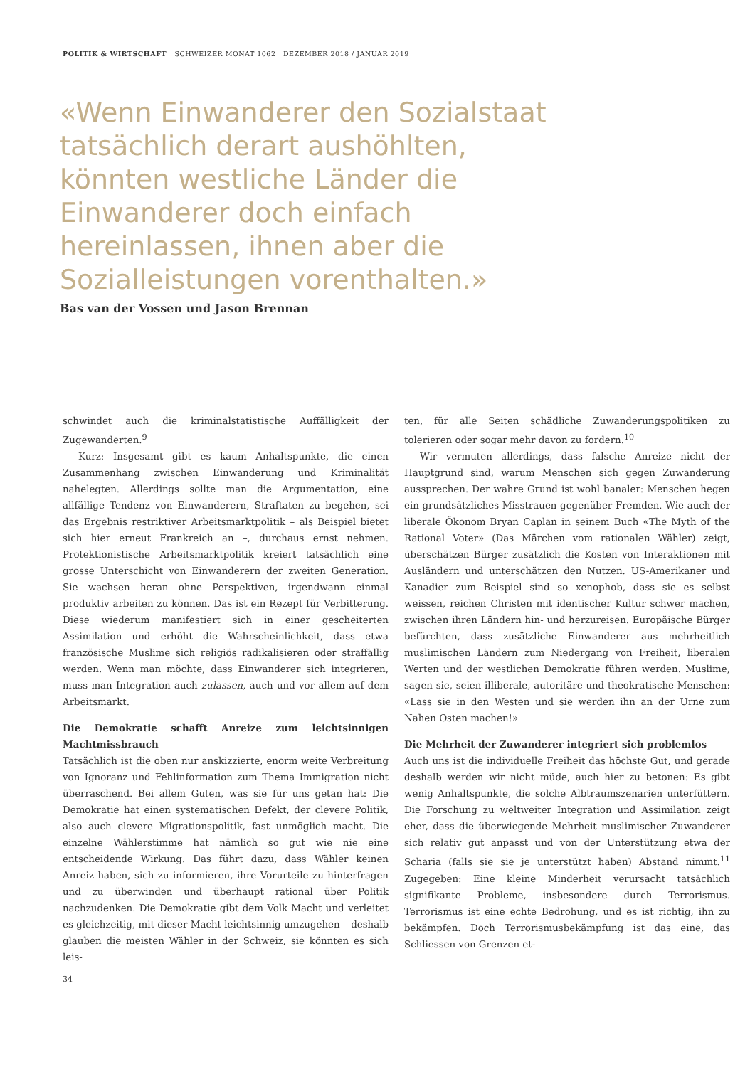POLITIK & WIRTSCHAFT SCHWEIZER MONAT 1062 DEZEMBER 2018 / JANUAR 2019
«Wenn Einwanderer den Sozialstaat tatsächlich derart aushöhlten, könnten westliche Länder die Einwanderer doch einfach hereinlassen, ihnen aber die Sozialleistungen vorenthalten.»
Bas van der Vossen und Jason Brennan
schwindet auch die kriminalstatistische Auffälligkeit der Zugewanderten.<sup>9</sup>
Kurz: Insgesamt gibt es kaum Anhaltspunkte, die einen Zusammenhang zwischen Einwanderung und Kriminalität nahelegten. Allerdings sollte man die Argumentation, eine allfällige Tendenz von Einwanderern, Straftaten zu begehen, sei das Ergebnis restriktiver Arbeitsmarktpolitik – als Beispiel bietet sich hier erneut Frankreich an –, durchaus ernst nehmen. Protektionistische Arbeitsmarktpolitik kreiert tatsächlich eine grosse Unterschicht von Einwanderern der zweiten Generation. Sie wachsen heran ohne Perspektiven, irgendwann einmal produktiv arbeiten zu können. Das ist ein Rezept für Verbitterung. Diese wiederum manifestiert sich in einer gescheiterten Assimilation und erhöht die Wahrscheinlichkeit, dass etwa französische Muslime sich religiös radikalisieren oder straffällig werden. Wenn man möchte, dass Einwanderer sich integrieren, muss man Integration auch zulassen, auch und vor allem auf dem Arbeitsmarkt.
Die Demokratie schafft Anreize zum leichtsinnigen Machtmissbrauch
Tatsächlich ist die oben nur anskizzierte, enorm weite Verbreitung von Ignoranz und Fehlinformation zum Thema Immigration nicht überraschend. Bei allem Guten, was sie für uns getan hat: Die Demokratie hat einen systematischen Defekt, der clevere Politik, also auch clevere Migrationspolitik, fast unmöglich macht. Die einzelne Wählerstimme hat nämlich so gut wie nie eine entscheidende Wirkung. Das führt dazu, dass Wähler keinen Anreiz haben, sich zu informieren, ihre Vorurteile zu hinterfragen und zu überwinden und überhaupt rational über Politik nachzudenken. Die Demokratie gibt dem Volk Macht und verleitet es gleichzeitig, mit dieser Macht leichtsinnig umzugehen – deshalb glauben die meisten Wähler in der Schweiz, sie könnten es sich leis-
ten, für alle Seiten schädliche Zuwanderungspolitiken zu tolerieren oder sogar mehr davon zu fordern.<sup>10</sup>
Wir vermuten allerdings, dass falsche Anreize nicht der Hauptgrund sind, warum Menschen sich gegen Zuwanderung aussprechen. Der wahre Grund ist wohl banaler: Menschen hegen ein grundsätzliches Misstrauen gegenüber Fremden. Wie auch der liberale Ökonom Bryan Caplan in seinem Buch «The Myth of the Rational Voter» (Das Märchen vom rationalen Wähler) zeigt, überschätzen Bürger zusätzlich die Kosten von Interaktionen mit Ausländern und unterschätzen den Nutzen. US-Amerikaner und Kanadier zum Beispiel sind so xenophob, dass sie es selbst weissen, reichen Christen mit identischer Kultur schwer machen, zwischen ihren Ländern hin- und herzureisen. Europäische Bürger befürchten, dass zusätzliche Einwanderer aus mehrheitlich muslimischen Ländern zum Niedergang von Freiheit, liberalen Werten und der westlichen Demokratie führen werden. Muslime, sagen sie, seien illiberale, autoritäre und theokratische Menschen: «Lass sie in den Westen und sie werden ihn an der Urne zum Nahen Osten machen!»
Die Mehrheit der Zuwanderer integriert sich problemlos
Auch uns ist die individuelle Freiheit das höchste Gut, und gerade deshalb werden wir nicht müde, auch hier zu betonen: Es gibt wenig Anhaltspunkte, die solche Albtraumszenarien unterfüttern. Die Forschung zu weltweiter Integration und Assimilation zeigt eher, dass die überwiegende Mehrheit muslimischer Zuwanderer sich relativ gut anpasst und von der Unterstützung etwa der Scharia (falls sie sie je unterstützt haben) Abstand nimmt.<sup>11</sup> Zugegeben: Eine kleine Minderheit verursacht tatsächlich signifikante Probleme, insbesondere durch Terrorismus. Terrorismus ist eine echte Bedrohung, und es ist richtig, ihn zu bekämpfen. Doch Terrorismusbekämpfung ist das eine, das Schliessen von Grenzen et-
34